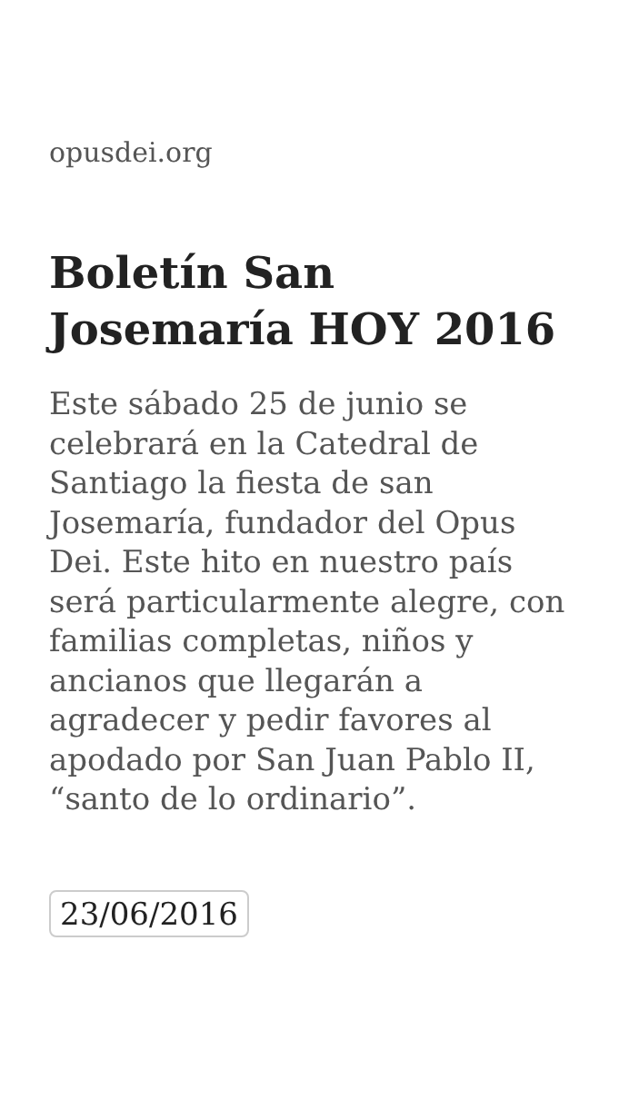opusdei.org
Boletín San Josemaría HOY 2016
Este sábado 25 de junio se celebrará en la Catedral de Santiago la fiesta de san Josemaría, fundador del Opus Dei. Este hito en nuestro país será particularmente alegre, con familias completas, niños y ancianos que llegarán a agradecer y pedir favores al apodado por San Juan Pablo II, “santo de lo ordinario”.
23/06/2016